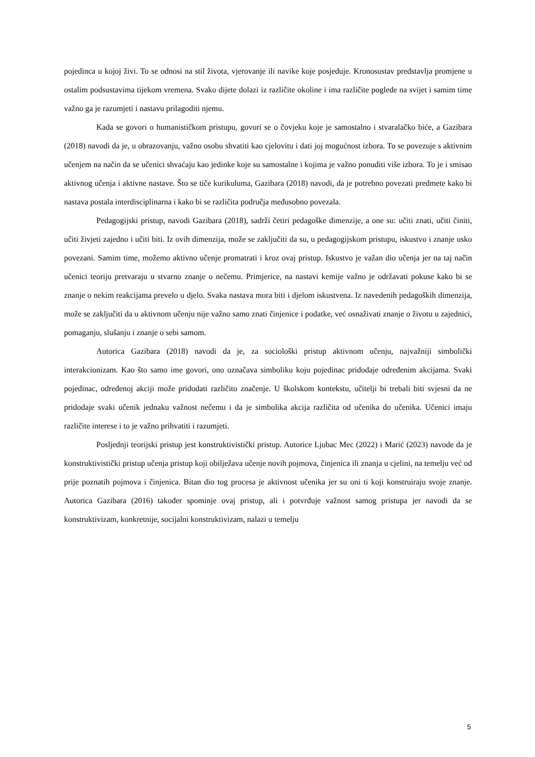pojedinca u kojoj živi. To se odnosi na stil života, vjerovanje ili navike koje posjeduje. Kronosustav predstavlja promjene u ostalim podsustavima tijekom vremena. Svako dijete dolazi iz različite okoline i ima različite poglede na svijet i samim time važno ga je razumjeti i nastavu prilagoditi njemu.
Kada se govori o humanističkom pristupu, govori se o čovjeku koje je samostalno i stvaralačko biće, a Gazibara (2018) navodi da je, u obrazovanju, važno osobu shvatiti kao cjelovitu i dati joj mogućnost izbora. To se povezuje s aktivnim učenjem na način da se učenici shvaćaju kao jedinke koje su samostalne i kojima je važno ponuditi više izbora. To je i smisao aktivnog učenja i aktivne nastave. Što se tiče kurikuluma, Gazibara (2018) navodi, da je potrebno povezati predmete kako bi nastava postala interdisciplinarna i kako bi se različita područja međusobno povezala.
Pedagogijski pristup, navodi Gazibara (2018), sadrži četiri pedagoške dimenzije, a one su: učiti znati, učiti činiti, učiti živjeti zajedno i učiti biti. Iz ovih dimenzija, može se zaključiti da su, u pedagogijskom pristupu, iskustvo i znanje usko povezani. Samim time, možemo aktivno učenje promatrati i kroz ovaj pristup. Iskustvo je važan dio učenja jer na taj način učenici teoriju pretvaraju u stvarno znanje o nečemu. Primjerice, na nastavi kemije važno je održavati pokuse kako bi se znanje o nekim reakcijama prevelo u djelo. Svaka nastava mora biti i djelom iskustvena. Iz navedenih pedagoških dimenzija, može se zaključiti da u aktivnom učenju nije važno samo znati činjenice i podatke, već osnaživati znanje o životu u zajednici, pomaganju, slušanju i znanje o sebi samom.
Autorica Gazibara (2018) navodi da je, za sociološki pristup aktivnom učenju, najvažniji simbolički interakcionizam. Kao što samo ime govori, ono označava simboliku koju pojedinac pridodaje određenim akcijama. Svaki pojedinac, određenoj akciji može pridodati različito značenje. U školskom kontekstu, učitelji bi trebali biti svjesni da ne pridodaje svaki učenik jednaku važnost nečemu i da je simbolika akcija različita od učenika do učenika. Učenici imaju različite interese i to je važno prihvatiti i razumjeti.
Posljednji teorijski pristup jest konstruktivistički pristup. Autorice Ljubac Mec (2022) i Marić (2023) navode da je konstruktivistički pristup učenja pristup koji obilježava učenje novih pojmova, činjenica ili znanja u cjelini, na temelju već od prije poznatih pojmova i činjenica. Bitan dio tog procesa je aktivnost učenika jer su oni ti koji konstruiraju svoje znanje. Autorica Gazibara (2016) također spominje ovaj pristup, ali i potvrđuje važnost samog pristupa jer navodi da se konstruktivizam, konkretnije, socijalni konstruktivizam, nalazi u temelju
5